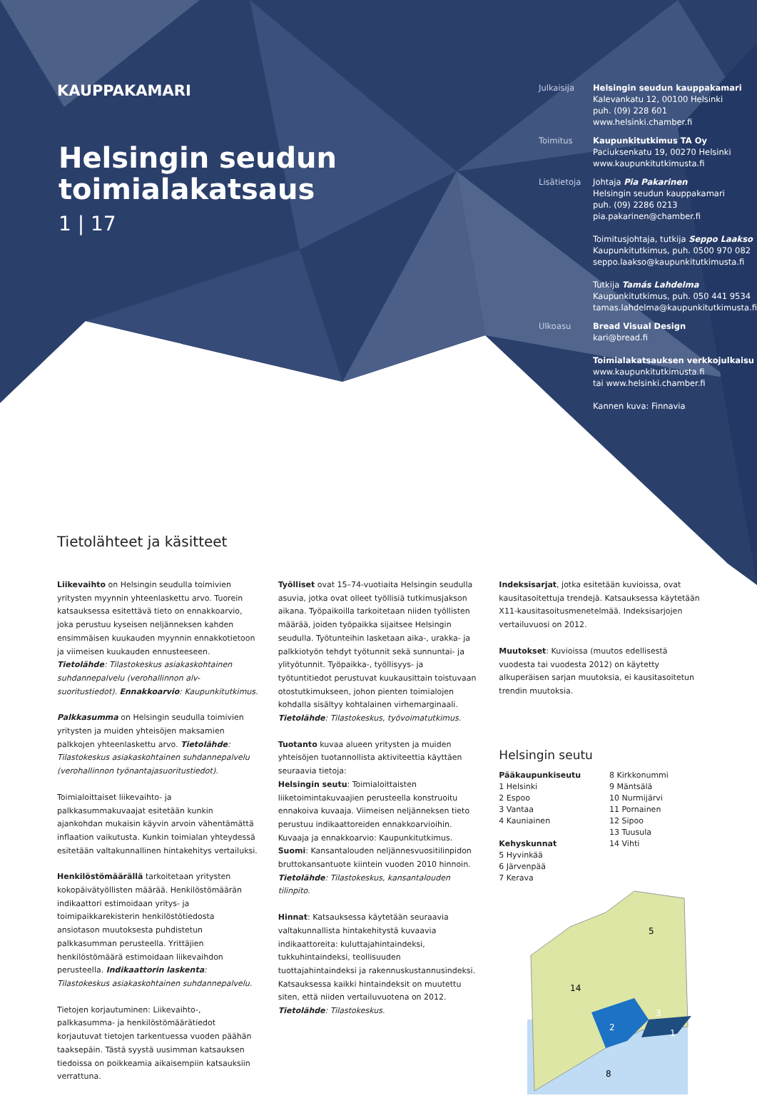KAUPPAKAMARI
Helsingin seudun toimialakatsaus
1 | 17
Julkaisija Helsingin seudun kauppakamari
Kalevankatu 12, 00100 Helsinki
puh. (09) 228 601
www.helsinki.chamber.fi
Toimitus Kaupunkitutkimus TA Oy
Paciuksenkatu 19, 00270 Helsinki
www.kaupunkitutkimusta.fi
Lisätietoja Johtaja Pia Pakarinen
Helsingin seudun kauppakamari
puh. (09) 2286 0213
pia.pakarinen@chamber.fi
Toimitusjohtaja, tutkija Seppo Laakso
Kaupunkitutkimus, puh. 0500 970 082
seppo.laakso@kaupunkitutkimusta.fi
Tutkija Tamás Lahdelma
Kaupunkitutkimus, puh. 050 441 9534
tamas.lahdelma@kaupunkitutkimusta.fi
Ulkoasu Bread Visual Design
kari@bread.fi
Toimialakatsauksen verkkojulkaisu
www.kaupunkitutkimusta.fi
tai www.helsinki.chamber.fi
Kannen kuva: Finnavia
Tietolähteet ja käsitteet
Liikevaihto on Helsingin seudulla toimivien yritysten myynnin yhteenlaskettu arvo. Tuorein katsauksessa esitettävä tieto on ennakkoarvio, joka perustuu kyseisen neljänneksen kahden ensimmäisen kuukauden myynnin ennakkotietoon ja viimeisen kuukauden ennusteeseen. Tietolähde: Tilastokeskus asiakaskohtainen suhdannepalvelu (verohallinnon alv-suoritustiedot). Ennakkoarvio: Kaupunkitutkimus.
Palkkasumma on Helsingin seudulla toimivien yritysten ja muiden yhteisöjen maksamien palkkojen yhteenlaskettu arvo. Tietolähde: Tilastokeskus asiakaskohtainen suhdannepalvelu (verohallinnon työnantajasuoritustiedot).
Toimialoittaiset liikevaihto- ja palkkasummakuvaajat esitetään kunkin ajankohdan mukaisin käyvin arvoin vähentämättä inflaation vaikutusta. Kunkin toimialan yhteydessä esitetään valtakunnallinen hintakehitys vertailuksi.
Henkilöstömäärällä tarkoitetaan yritysten kokopäivätyöllisten määrää. Henkilöstömäärän indikaattori estimoidaan yritys- ja toimipaikkarekisterin henkilöstötiedosta ansiotason muutoksesta puhdistetun palkkasumman perusteella. Yrittäjien henkilöstömäärä estimoidaan liikevaihdon perusteella. Indikaattorin laskenta: Tilastokeskus asiakaskohtainen suhdannepalvelu.
Tietojen korjautuminen: Liikevaihto-, palkkasumma- ja henkilöstömäärätiedot korjautuvat tietojen tarkentuessa vuoden päähän taaksepäin. Tästä syystä uusimman katsauksen tiedoissa on poikkeamia aikaisempiin katsauksiin verrattuna.
Työlliset ovat 15–74-vuotiaita Helsingin seudulla asuvia, jotka ovat olleet työllisiä tutkimusjakson aikana. Työpaikoilla tarkoitetaan niiden työllisten määrää, joiden työpaikka sijaitsee Helsingin seudulla. Työtunteihin lasketaan aika-, urakka- ja palkkiotyön tehdyt työtunnit sekä sunnuntai- ja ylityötunnit. Työpaikka-, työllisyys- ja työtuntitiedot perustuvat kuukausittain toistuvaan otostutkimukseen, johon pienten toimialojen kohdalla sisältyy kohtalainen virhemarginaali. Tietolähde: Tilastokeskus, työvoimatutkimus.
Tuotanto kuvaa alueen yritysten ja muiden yhteisöjen tuotannollista aktiviteettia käyttäen seuraavia tietoja:
Helsingin seutu: Toimialoittaisten liiketoimintakuvaajien perusteella konstruoitu ennakoiva kuvaaja. Viimeisen neljänneksen tieto perustuu indikaattoreiden ennakkoarvioihin. Kuvaaja ja ennakkoarvio: Kaupunkitutkimus.
Suomi: Kansantalouden neljännesvuositilinpidon bruttokansantuote kiintein vuoden 2010 hinnoin. Tietolähde: Tilastokeskus, kansantalouden tilinpito.
Hinnat: Katsauksessa käytetään seuraavia valtakunnallista hintakehitystä kuvaavia indikaattoreita: kuluttajahintaindeksi, tukkuhintaindeksi, teollisuuden tuottajahintaindeksi ja rakennuskustannusindeksi. Katsauksessa kaikki hintaindeksit on muutettu siten, että niiden vertailuvuotena on 2012. Tietolähde: Tilastokeskus.
Indeksisarjat, jotka esitetään kuvioissa, ovat kausitasoitettuja trendejä. Katsauksessa käytetään X11-kausitasoitusmenetelmää. Indeksisarjojen vertailuvuosi on 2012.
Muutokset: Kuvioissa (muutos edellisestä vuodesta tai vuodesta 2012) on käytetty alkuperäisen sarjan muutoksia, ei kausitasoitetun trendin muutoksia.
Helsingin seutu
Pääkaupunkiseutu
1 Helsinki
2 Espoo
3 Vantaa
4 Kauniainen
Kehyskunnat
5 Hyvinkää
6 Järvenpää
7 Kerava
8 Kirkkonummi
9 Mäntsälä
10 Nurmijärvi
11 Pornainen
12 Sipoo
13 Tuusula
14 Vihti
14
5
8
2
3
1